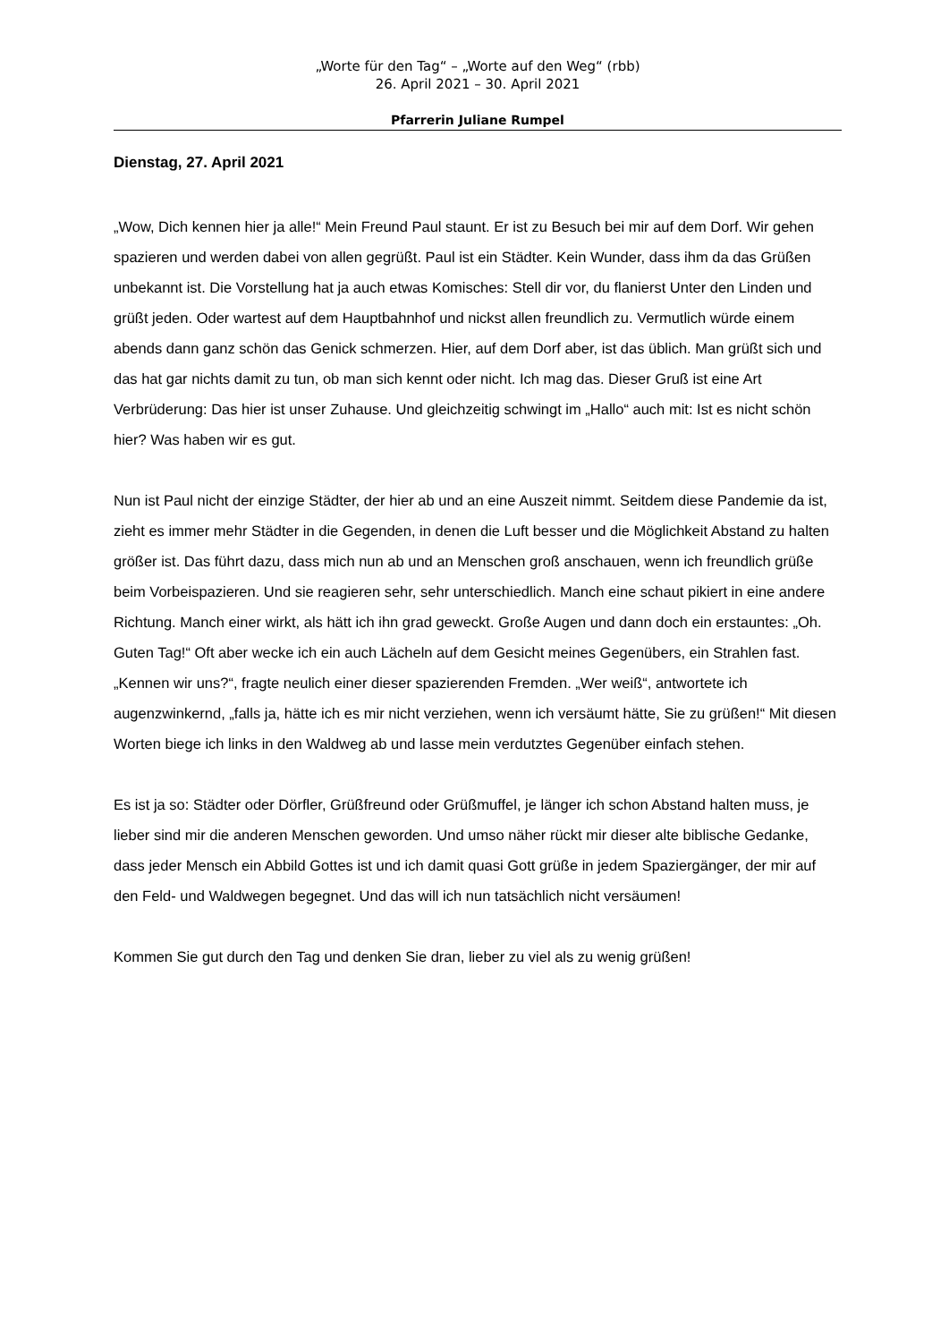„Worte für den Tag“ – „Worte auf den Weg“ (rbb)
26. April 2021 – 30. April 2021
Pfarrerin Juliane Rumpel
Dienstag, 27. April 2021
„Wow, Dich kennen hier ja alle!“ Mein Freund Paul staunt. Er ist zu Besuch bei mir auf dem Dorf. Wir gehen spazieren und werden dabei von allen gegrüßt. Paul ist ein Städter. Kein Wunder, dass ihm da das Grüßen unbekannt ist. Die Vorstellung hat ja auch etwas Komisches: Stell dir vor, du flanierst Unter den Linden und grüßt jeden. Oder wartest auf dem Hauptbahnhof und nickst allen freundlich zu. Vermutlich würde einem abends dann ganz schön das Genick schmerzen. Hier, auf dem Dorf aber, ist das üblich. Man grüßt sich und das hat gar nichts damit zu tun, ob man sich kennt oder nicht. Ich mag das. Dieser Gruß ist eine Art Verbrüderung: Das hier ist unser Zuhause. Und gleichzeitig schwingt im „Hallo“ auch mit: Ist es nicht schön hier? Was haben wir es gut.
Nun ist Paul nicht der einzige Städter, der hier ab und an eine Auszeit nimmt. Seitdem diese Pandemie da ist, zieht es immer mehr Städter in die Gegenden, in denen die Luft besser und die Möglichkeit Abstand zu halten größer ist. Das führt dazu, dass mich nun ab und an Menschen groß anschauen, wenn ich freundlich grüße beim Vorbeispazieren. Und sie reagieren sehr, sehr unterschiedlich. Manch eine schaut pikiert in eine andere Richtung. Manch einer wirkt, als hätt ich ihn grad geweckt. Große Augen und dann doch ein erstauntes: „Oh. Guten Tag!“ Oft aber wecke ich ein auch Lächeln auf dem Gesicht meines Gegenübers, ein Strahlen fast. „Kennen wir uns?“, fragte neulich einer dieser spazierenden Fremden. „Wer weiß“, antwortete ich augenzwinkernd, „falls ja, hätte ich es mir nicht verziehen, wenn ich versäumt hätte, Sie zu grüßen!“ Mit diesen Worten biege ich links in den Waldweg ab und lasse mein verdutztes Gegenüber einfach stehen.
Es ist ja so: Städter oder Dörfler, Grüßfreund oder Grüßmuffel, je länger ich schon Abstand halten muss, je lieber sind mir die anderen Menschen geworden. Und umso näher rückt mir dieser alte biblische Gedanke, dass jeder Mensch ein Abbild Gottes ist und ich damit quasi Gott grüße in jedem Spaziergänger, der mir auf den Feld- und Waldwegen begegnet. Und das will ich nun tatsächlich nicht versäumen!
Kommen Sie gut durch den Tag und denken Sie dran, lieber zu viel als zu wenig grüßen!